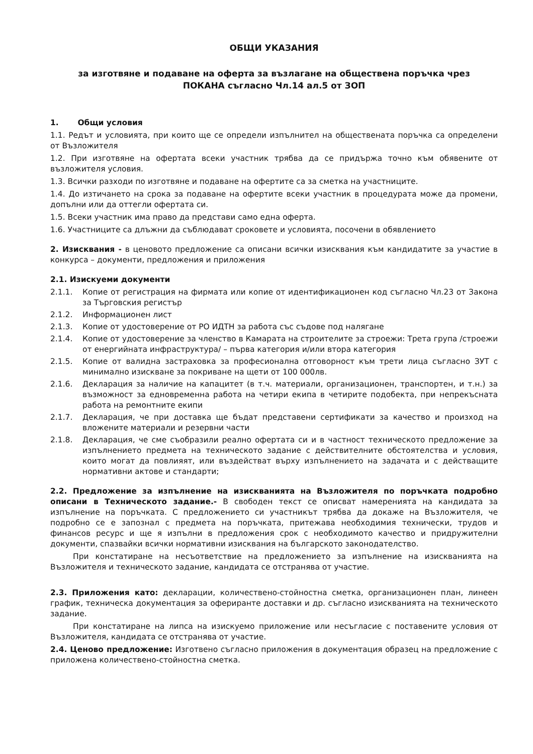ОБЩИ УКАЗАНИЯ
за изготвяне и подаване на оферта за възлагане на обществена поръчка чрез
ПОКАНА съгласно Чл.14 ал.5 от ЗОП
1. Общи условия
1.1. Редът и условията, при които ще се определи изпълнител на обществената поръчка са определени от Възложителя
1.2. При изготвяне на офертата всеки участник трябва да се придържа точно към обявените от възложителя условия.
1.3. Всички разходи по изготвяне и подаване на офертите са за сметка на участниците.
1.4. До изтичането на срока за подаване на офертите всеки участник в процедурата може да промени, допълни или да оттегли офертата си.
1.5. Всеки участник има право да представи само една оферта.
1.6. Участниците са длъжни да съблюдават сроковете и условията, посочени в обявлението
2. Изисквания - в ценовото предложение са описани всички изисквания към кандидатите за участие в конкурса – документи, предложения и приложения
2.1. Изискуеми документи
2.1.1. Копие от регистрация на фирмата или копие от идентификационен код съгласно Чл.23 от Закона за Търговския регистър
2.1.2. Информационен лист
2.1.3. Копие от удостоверение от РО ИДТН за работа със съдове под налягане
2.1.4. Копие от удостоверение за членство в Камарата на строителите за строежи: Трета група /строежи от енергийната инфраструктура/ – първа категория и/или втора категория
2.1.5. Копие от валидна застраховка за професионална отговорност към трети лица съгласно ЗУТ с минимално изискване за покриване на щети от 100 000лв.
2.1.6. Декларация за наличие на капацитет (в т.ч. материали, организационен, транспортен, и т.н.) за възможност за едновременна работа на четири екипа в четирите подобекта, при непрекъсната работа на ремонтните екипи
2.1.7. Декларация, че при доставка ще бъдат представени сертификати за качество и произход на вложените материали и резервни части
2.1.8. Декларация, че сме съобразили реално офертата си и в частност техническото предложение за изпълнението предмета на техническото задание с действителните обстоятелства и условия, които могат да повлияят, или въздействат върху изпълнението на задачата и с действащите нормативни актове и стандарти;
2.2. Предложение за изпълнение на изискванията на Възложителя по поръчката подробно описани в Техническото задание.- В свободен текст се описват намеренията на кандидата за изпълнение на поръчката. С предложението си участникът трябва да докаже на Възложителя, че подробно се е запознал с предмета на поръчката, притежава необходимия технически, трудов и финансов ресурс и ще я изпълни в предложения срок с необходимото качество и придружителни документи, спазвайки всички нормативни изисквания на българското законодателство.
При констатиране на несъответствие на предложението за изпълнение на изискванията на Възложителя и техническото задание, кандидата се отстранява от участие.
2.3. Приложения като: декларации, количествено-стойностна сметка, организационен план, линеен график, техническа документация за офериранте доставки и др. съгласно изискванията на техническото задание.
При констатиране на липса на изискуемо приложение или несъгласие с поставените условия от Възложителя, кандидата се отстранява от участие.
2.4. Ценово предложение: Изготвено съгласно приложения в документация образец на предложение с приложена количествено-стойностна сметка.